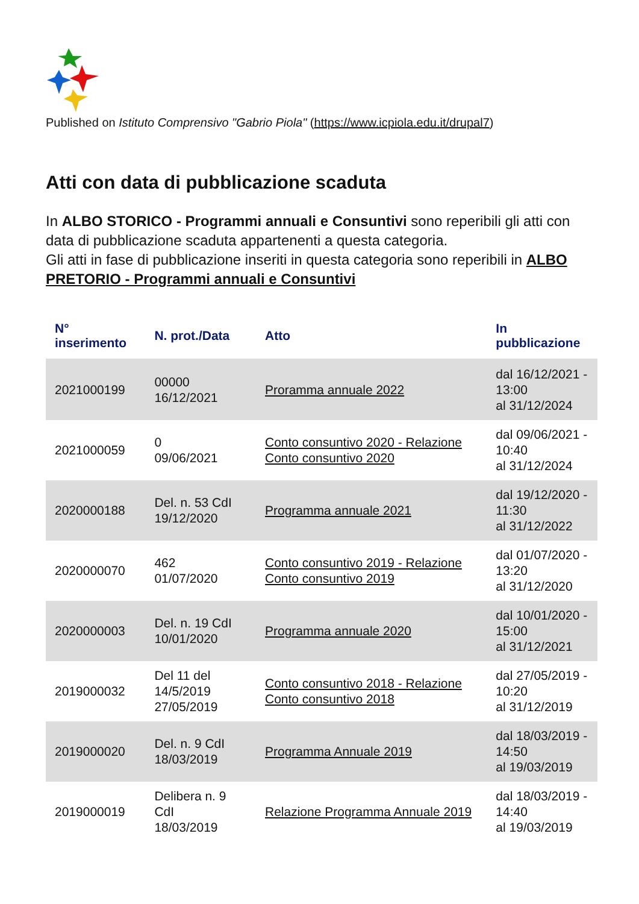Published on Istituto Comprensivo "Gabrio Piola" (https://www.icpiola.edu.it/drupal7)
Atti con data di pubblicazione scaduta
In ALBO STORICO - Programmi annuali e Consuntivi sono reperibili gli atti con data di pubblicazione scaduta appartenenti a questa categoria.
Gli atti in fase di pubblicazione inseriti in questa categoria sono reperibili in ALBO PRETORIO - Programmi annuali e Consuntivi
| N° inserimento | N. prot./Data | Atto | In pubblicazione |
| --- | --- | --- | --- |
| 2021000199 | 00000 16/12/2021 | Proramma annuale 2022 | dal 16/12/2021 - 13:00 al 31/12/2024 |
| 2021000059 | 0 09/06/2021 | Conto consuntivo 2020 - Relazione Conto consuntivo 2020 | dal 09/06/2021 - 10:40 al 31/12/2024 |
| 2020000188 | Del. n. 53 CdI 19/12/2020 | Programma annuale 2021 | dal 19/12/2020 - 11:30 al 31/12/2022 |
| 2020000070 | 462 01/07/2020 | Conto consuntivo 2019 - Relazione Conto consuntivo 2019 | dal 01/07/2020 - 13:20 al 31/12/2020 |
| 2020000003 | Del. n. 19 CdI 10/01/2020 | Programma annuale 2020 | dal 10/01/2020 - 15:00 al 31/12/2021 |
| 2019000032 | Del 11 del 14/5/2019 27/05/2019 | Conto consuntivo 2018 - Relazione Conto consuntivo 2018 | dal 27/05/2019 - 10:20 al 31/12/2019 |
| 2019000020 | Del. n. 9 CdI 18/03/2019 | Programma Annuale 2019 | dal 18/03/2019 - 14:50 al 19/03/2019 |
| 2019000019 | Delibera n. 9 CdI 18/03/2019 | Relazione Programma Annuale 2019 | dal 18/03/2019 - 14:40 al 19/03/2019 |